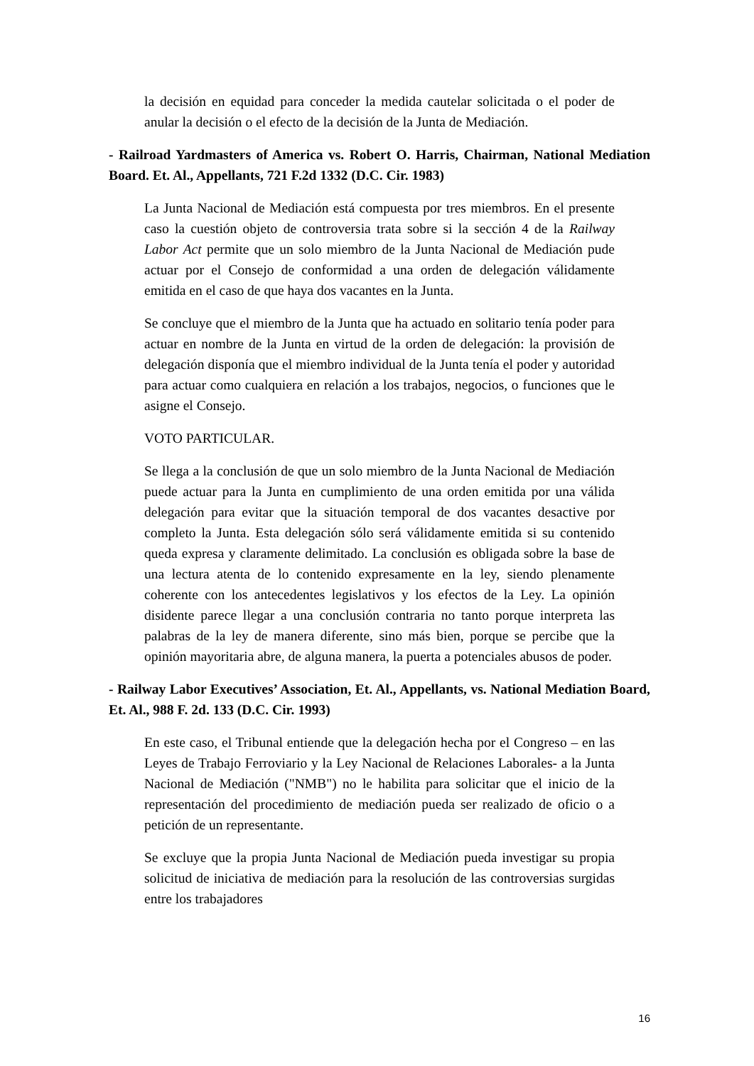la decisión en equidad para conceder la medida cautelar solicitada o el poder de anular la decisión o el efecto de la decisión de la Junta de Mediación.
- Railroad Yardmasters of America vs. Robert O. Harris, Chairman, National Mediation Board. Et. Al., Appellants, 721 F.2d 1332 (D.C. Cir. 1983)
La Junta Nacional de Mediación está compuesta por tres miembros. En el presente caso la cuestión objeto de controversia trata sobre si la sección 4 de la Railway Labor Act permite que un solo miembro de la Junta Nacional de Mediación pude actuar por el Consejo de conformidad a una orden de delegación válidamente emitida en el caso de que haya dos vacantes en la Junta.
Se concluye que el miembro de la Junta que ha actuado en solitario tenía poder para actuar en nombre de la Junta en virtud de la orden de delegación: la provisión de delegación disponía que el miembro individual de la Junta tenía el poder y autoridad para actuar como cualquiera en relación a los trabajos, negocios, o funciones que le asigne el Consejo.
VOTO PARTICULAR.
Se llega a la conclusión de que un solo miembro de la Junta Nacional de Mediación puede actuar para la Junta en cumplimiento de una orden emitida por una válida delegación para evitar que la situación temporal de dos vacantes desactive por completo la Junta. Esta delegación sólo será válidamente emitida si su contenido queda expresa y claramente delimitado. La conclusión es obligada sobre la base de una lectura atenta de lo contenido expresamente en la ley, siendo plenamente coherente con los antecedentes legislativos y los efectos de la Ley. La opinión disidente parece llegar a una conclusión contraria no tanto porque interpreta las palabras de la ley de manera diferente, sino más bien, porque se percibe que la opinión mayoritaria abre, de alguna manera, la puerta a potenciales abusos de poder.
- Railway Labor Executives’ Association, Et. Al., Appellants, vs. National Mediation Board, Et. Al., 988 F. 2d. 133 (D.C. Cir. 1993)
En este caso, el Tribunal entiende que la delegación hecha por el Congreso – en las Leyes de Trabajo Ferroviario y la Ley Nacional de Relaciones Laborales- a la Junta Nacional de Mediación ("NMB") no le habilita para solicitar que el inicio de la representación del procedimiento de mediación pueda ser realizado de oficio o a petición de un representante.
Se excluye que la propia Junta Nacional de Mediación pueda investigar su propia solicitud de iniciativa de mediación para la resolución de las controversias surgidas entre los trabajadores
16